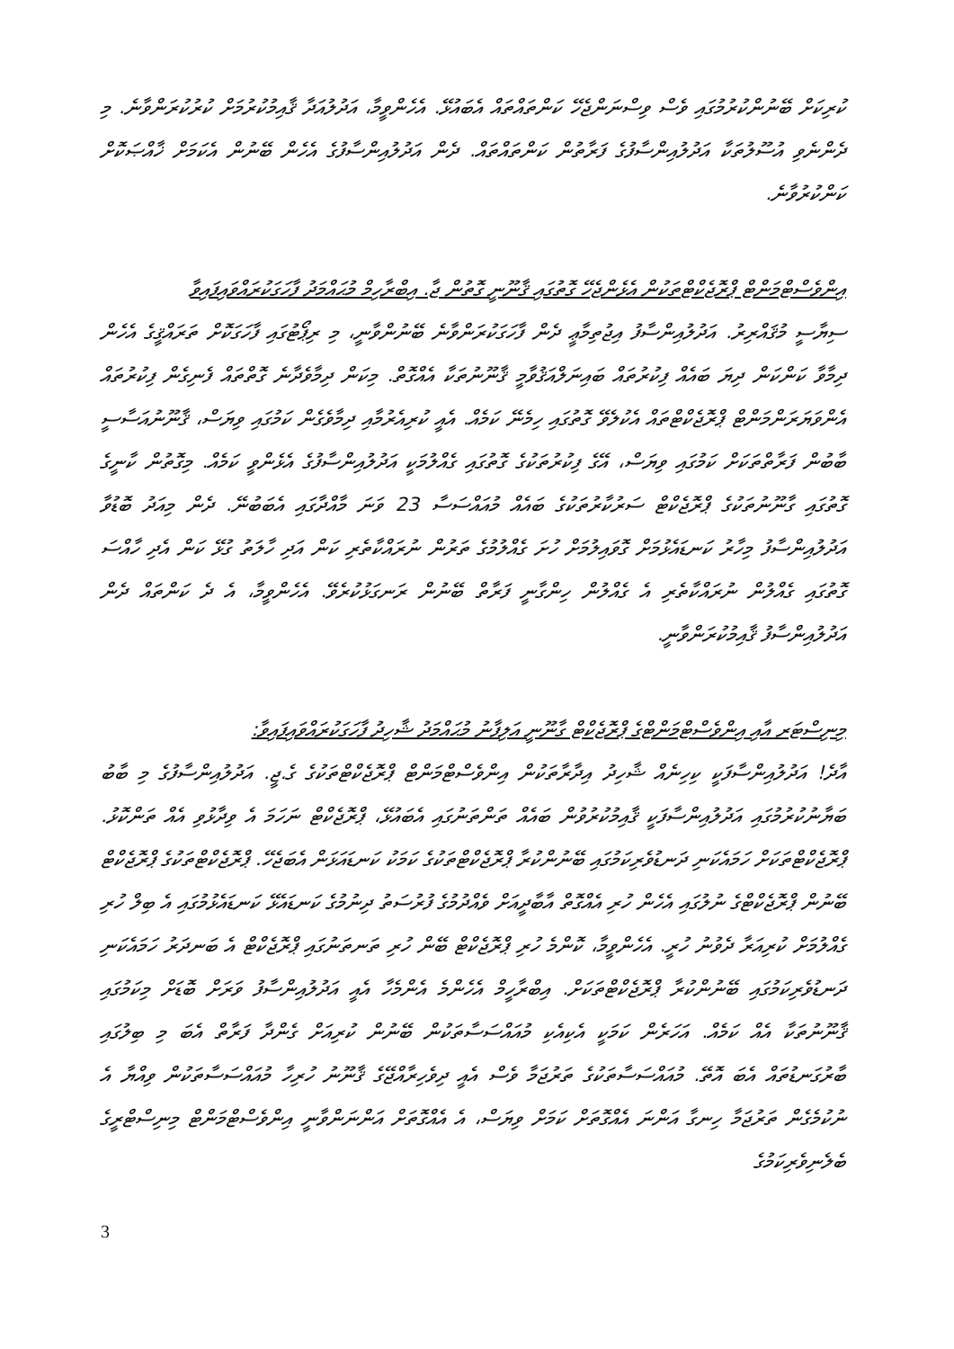ކުރިކަށް ބޭނުންކުރުމުގައި ވެސް ވިސްނަންޖެހޭ ކަންތައްތައް އެބައުޅޭ. އެހެންވީމާ، އަދުލުއަދާ ޤާއިމުކުރުމަށް ކުރުކުރަންވާނެ. މި ދެންނެވި އުސޫލުތަކާ އަދުލުއިންސާފުގެ ފަރާތުން ކަންތައްތައް. ދެން އަދުލުއިންސާފުގެ އެހެން ބޭނުން އެކަމަށް ޚާއްޞަކޮށް ކަންކުރުވާނެ.
އިންވެސްޓްމަންޓް ޕްރޮޖެކްޓްތަކުން އެޅެންޖެހޭ ގޮތުގައި ޤާނޫނީ ގޮތުން ޖާ. އިބްރާހިމް މުޙައްމަދު ފާހަގަކުރައްވައިފައިވާ
ސިޔާސީ މުޤައްރިރު. އަދުލުއިންސާފު އިޖުތިމާޢީ ދެން ފާހަގަކުރަންވާނެ ބޭނުންވާނީ، މި ރިޕޯޓުގައި ފާހަގަކޮށް ތަރައްޤީގެ އެހެން ދިމާވާ ކަންކަން ދިޔަ ބައެއް ފިކުރުތައް ބައިނަލްއަޤުވާމީ ޤާނޫނުތަކާ އެއްގޮތް. މިކަން ދިމާވެދާނެ ގޮތްތައް ފެނިގެން ފިކުރުތައް އެންވަޔަރަންމަންޓް ޕްރޮޖެކްޓްތައް އެކުލެވޭ ގޮތުގައި ހިމެނޭ ކަމެއް. އެއީ ކުރިއެރުމާއި ދިމާވެގެން ކަމުގައި ވިޔަސް، ޤާނޫނުއަސާސީ ބާބުން ފަރާތްތަކަށް ކަމުގައި ވިޔަސް، އޭގެ ފިކުރުތަކުގެ ގޮތުގައި ގެއްލުމަކީ އަދުލުއިންސާފުގެ އެޅެންވީ ކަމެއް. މިގޮތުން ކާނީގެ ގޮތުގައި ގާނޫނުތަކުގެ ޕްރޮޖެކްޓް ސަރުކާރުތަކުގެ ބައެއް މުއައްސަސާ 23 ވަނަ މާއްދާގައި އެބަބުނޭ. ދެން މިއަދު ބޮޑުވާ އަދުލުއިންސާފު މިހާރު ކަނޑައެޅުމަށް ގޮވައިލުމަށް ހުށަ ގެއްލުމުގެ ތަރުން ނުރައްކާތެރި ކަން އަދި ހާލަތު ގުޅޭ ކަން އެދި ހާއްސަ ގޮތުގައި ގެއްލުން ނުރައްކާތެރި އެ ގެއްލުން ހިންގާނީ ފަރާތް ބޭނުން ރަނގަޅުކުރެވޭ. އެހެންވީމާ، އެ ދެ ކަންތައް ދެން އަދުލުއިންސާފު ޤާއިމުކުރަންވާނީ.
މިނިސްޓަރ އާއި އިންވެސްޓްމަންޓްގެ ޕްރޮޖެކްޓް ގާނޫނީ އަލިފާނު މުޙައްމަދު ޝާހިދު ފާހަގަކުރައްވައިފައިވާ:
އާދެ! އަދުލުއިންސާފަކީ ކިހިނެއް ޝާހިދު އިދާރާތަކުން އިންވެސްޓްމަންޓް ޕްރޮޖެކްޓްތަކުގެ ގެ.ޖީ. އަދުލުއިންސާފުގެ މި ބާބު ބަޔާނުކުރުމުގައި އަދުލުއިންސާފަކީ ޤާއިމުކުރުވުން ބައެއް ތަންތަނުގައި އެބައުޅޭ، ޕްރޮޖެކްޓް ނަހަމަ އެ ވިދާޅުވި އެއް ތަންކޮޅު. ޕްރޮޖެކްޓްތަކަށް ހަމައެކަނި ދަނޑުވެރިކަމުގައި ބޭނުންކުރާ ޕްރޮޖެކްޓްތަކުގެ ކަމަކު ކަނޑައަޅަން އެބަޖެހޭ. ޕްރޮޖެކްޓްތަކުގެ ޕްރޮޖެކްޓް ބޭނުން ޕްރޮޖެކްޓްގެ ނުލުގައި އެހެން ހުރި އެއްގޮތް އާބާދީއަށް ވެއްދުމުގެ ފުރުސަތު ދިނުމުގެ ކަނޑައެޅޭ ކަނޑައެޅުމުގައި އެ ބިލް ހުރި ގެއްލުމަށް ކުރިއަރާ ދެވުނު ހުރީ. އެހެންވީމާ، ކޮންމެ ހުރި ޕްރޮޖެކްޓް ބޭން ހުރި ތަނތަނުގައި ޕްރޮޖެކްޓް އެ ބަނދަރު ހަމައެކަނި ދަނޑުވެރިކަމުގައި ބޭނުންކުރާ ޕްރޮޖެކްޓްތަކަށް. އިބްރާހީމް އެހެންމެ އެންމެހާ އެއީ އަދުލުއިންސާފު ވަރަށް ބޮޑަށް މިކަމުގައި ޤާނޫނުތަކާ އެއް ކަމެއް. އަހަރެން ކަމަކީ އެކިއެކި މުއައްސަސާތަކުން ބޭނުން ކުރިއަށް ގެންދާ ފަރާތް އެބަ މި ބިލުގައި ބާރުގަނޑުތައް އެބަ އޮތޭ. މުއައްސަސާތަކުގެ ތަރުޖަމާ ވެސް އެއީ ދިވެހިރާއްޖޭގެ ޤާނޫނު ހުރިހާ މުއައްސަސާތަކުން ވިއްޔާ އެ ނުކުމެގެން ތަރުޖަމާ ހިނގާ އަންނަ އެއްގޮތަށް ކަމަށް ވިޔަސް، އެ އެއްގޮތަށް އަންނަންވާނީ އިންވެސްޓްމަންޓް މިނިސްޓްރީގެ ބެލެނިވެރިކަމުގެ
3